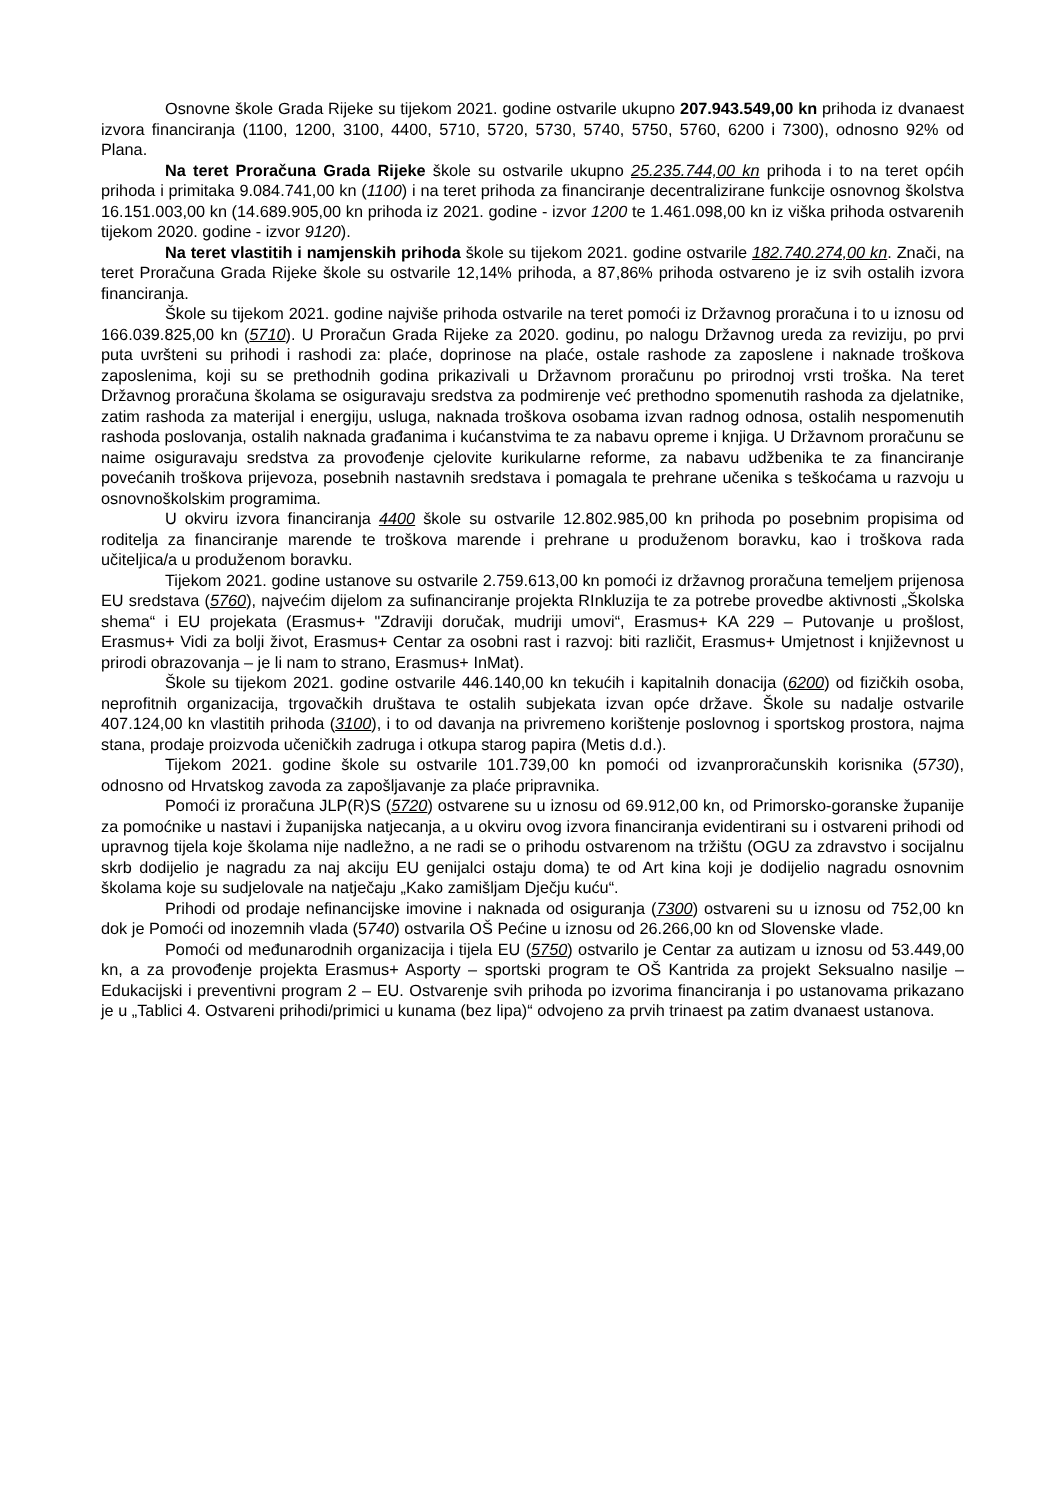Osnovne škole Grada Rijeke su tijekom 2021. godine ostvarile ukupno 207.943.549,00 kn prihoda iz dvanaest izvora financiranja (1100, 1200, 3100, 4400, 5710, 5720, 5730, 5740, 5750, 5760, 6200 i 7300), odnosno 92% od Plana.
Na teret Proračuna Grada Rijeke škole su ostvarile ukupno 25.235.744,00 kn prihoda i to na teret općih prihoda i primitaka 9.084.741,00 kn (1100) i na teret prihoda za financiranje decentralizirane funkcije osnovnog školstva 16.151.003,00 kn (14.689.905,00 kn prihoda iz 2021. godine - izvor 1200 te 1.461.098,00 kn iz viška prihoda ostvarenih tijekom 2020. godine - izvor 9120).
Na teret vlastitih i namjenskih prihoda škole su tijekom 2021. godine ostvarile 182.740.274,00 kn. Znači, na teret Proračuna Grada Rijeke škole su ostvarile 12,14% prihoda, a 87,86% prihoda ostvareno je iz svih ostalih izvora financiranja.
Škole su tijekom 2021. godine najviše prihoda ostvarile na teret pomoći iz Državnog proračuna i to u iznosu od 166.039.825,00 kn (5710). U Proračun Grada Rijeke za 2020. godinu, po nalogu Državnog ureda za reviziju, po prvi puta uvršteni su prihodi i rashodi za: plaće, doprinose na plaće, ostale rashode za zaposlene i naknade troškova zaposlenima, koji su se prethodnih godina prikazivali u Državnom proračunu po prirodnoj vrsti troška. Na teret Državnog proračuna školama se osiguravaju sredstva za podmirenje već prethodno spomenutih rashoda za djelatnike, zatim rashoda za materijal i energiju, usluga, naknada troškova osobama izvan radnog odnosa, ostalih nespomenutih rashoda poslovanja, ostalih naknada građanima i kućanstvima te za nabavu opreme i knjiga. U Državnom proračunu se naime osiguravaju sredstva za provođenje cjelovite kurikularne reforme, za nabavu udžbenika te za financiranje povećanih troškova prijevoza, posebnih nastavnih sredstava i pomagala te prehrane učenika s teškoćama u razvoju u osnovnoškolskim programima.
U okviru izvora financiranja 4400 škole su ostvarile 12.802.985,00 kn prihoda po posebnim propisima od roditelja za financiranje marende te troškova marende i prehrane u produženom boravku, kao i troškova rada učiteljica/a u produženom boravku.
Tijekom 2021. godine ustanove su ostvarile 2.759.613,00 kn pomoći iz državnog proračuna temeljem prijenosa EU sredstava (5760), najvećim dijelom za sufinanciranje projekta RInkluzija te za potrebe provedbe aktivnosti „Školska shema“ i EU projekata (Erasmus+ "Zdraviji doručak, mudriji umovi“, Erasmus+ KA 229 – Putovanje u prošlost, Erasmus+ Vidi za bolji život, Erasmus+ Centar za osobni rast i razvoj: biti različit, Erasmus+ Umjetnost i književnost u prirodi obrazovanja – je li nam to strano, Erasmus+ InMat).
Škole su tijekom 2021. godine ostvarile 446.140,00 kn tekućih i kapitalnih donacija (6200) od fizičkih osoba, neprofitnih organizacija, trgovačkih društava te ostalih subjekata izvan opće države. Škole su nadalje ostvarile 407.124,00 kn vlastitih prihoda (3100), i to od davanja na privremeno korištenje poslovnog i sportskog prostora, najma stana, prodaje proizvoda učeničkih zadruga i otkupa starog papira (Metis d.d.).
Tijekom 2021. godine škole su ostvarile 101.739,00 kn pomoći od izvanproračunskih korisnika (5730), odnosno od Hrvatskog zavoda za zapošljavanje za plaće pripravnika.
Pomoći iz proračuna JLP(R)S (5720) ostvarene su u iznosu od 69.912,00 kn, od Primorsko-goranske županije za pomoćnike u nastavi i županijska natjecanja, a u okviru ovog izvora financiranja evidentirani su i ostvareni prihodi od upravnog tijela koje školama nije nadležno, a ne radi se o prihodu ostvarenom na tržištu (OGU za zdravstvo i socijalnu skrb dodijelio je nagradu za naj akciju EU genijalci ostaju doma) te od Art kina koji je dodijelio nagradu osnovnim školama koje su sudjelovale na natječaju „Kako zamišljam Dječju kuću“.
Prihodi od prodaje nefinancijske imovine i naknada od osiguranja (7300) ostvareni su u iznosu od 752,00 kn dok je Pomoći od inozemnih vlada (5740) ostvarila OŠ Pećine u iznosu od 26.266,00 kn od Slovenske vlade.
Pomoći od međunarodnih organizacija i tijela EU (5750) ostvarilo je Centar za autizam u iznosu od 53.449,00 kn, a za provođenje projekta Erasmus+ Asporty – sportski program te OŠ Kantrida za projekt Seksualno nasilje – Edukacijski i preventivni program 2 – EU. Ostvarenje svih prihoda po izvorima financiranja i po ustanovama prikazano je u „Tablici 4. Ostvareni prihodi/primici u kunama (bez lipa)“ odvojeno za prvih trinaest pa zatim dvanaest ustanova.